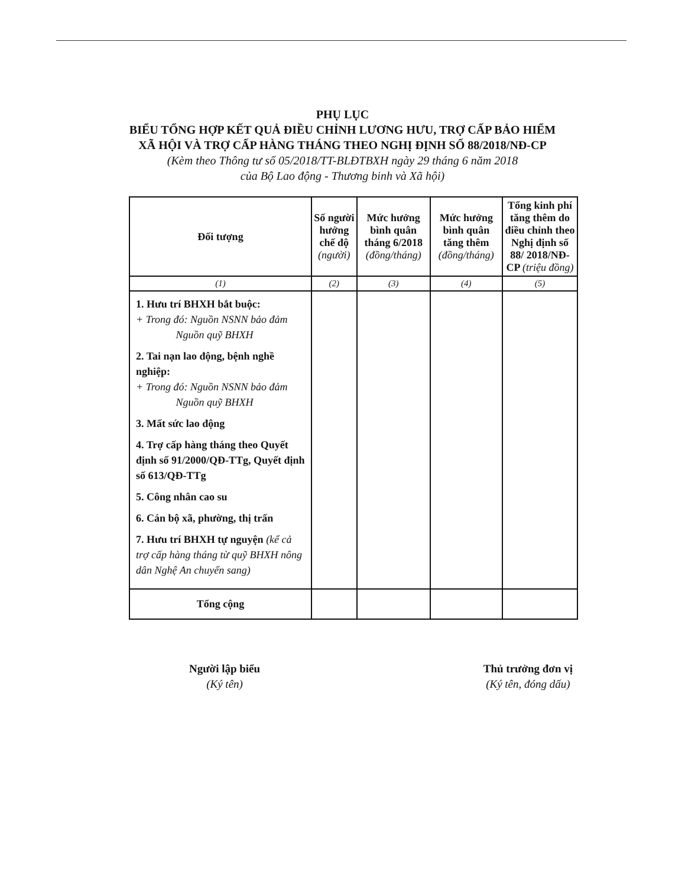PHỤ LỤC
BIỂU TỔNG HỢP KẾT QUẢ ĐIỀU CHỈNH LƯƠNG HƯU, TRỢ CẤP BẢO HIỂM
XÃ HỘI VÀ TRỢ CẤP HÀNG THÁNG THEO NGHỊ ĐỊNH SỐ 88/2018/NĐ-CP
(Kèm theo Thông tư số 05/2018/TT-BLĐTBXH ngày 29 tháng 6 năm 2018
của Bộ Lao động - Thương binh và Xã hội)
| Đối tượng | Số người hưởng chế độ (người) | Mức hưởng bình quân tháng 6/2018 (đồng/tháng) | Mức hưởng bình quân tăng thêm (đồng/tháng) | Tổng kinh phí tăng thêm do điều chỉnh theo Nghị định số 88/ 2018/NĐ-CP (triệu đồng) |
| --- | --- | --- | --- | --- |
| (1) | (2) | (3) | (4) | (5) |
| 1. Hưu trí BHXH bắt buộc: + Trong đó: Nguồn NSNN bảo đảm Nguồn quỹ BHXH 2. Tai nạn lao động, bệnh nghề nghiệp: + Trong đó: Nguồn NSNN bảo đảm Nguồn quỹ BHXH 3. Mất sức lao động 4. Trợ cấp hàng tháng theo Quyết định số 91/2000/QĐ-TTg, Quyết định số 613/QĐ-TTg 5. Công nhân cao su 6. Cán bộ xã, phường, thị trấn 7. Hưu trí BHXH tự nguyện (kể cả trợ cấp hàng tháng từ quỹ BHXH nông dân Nghệ An chuyển sang) | | | | |
| Tổng cộng | | | | |
Người lập biểu
(Ký tên)
Thủ trưởng đơn vị
(Ký tên, đóng dấu)